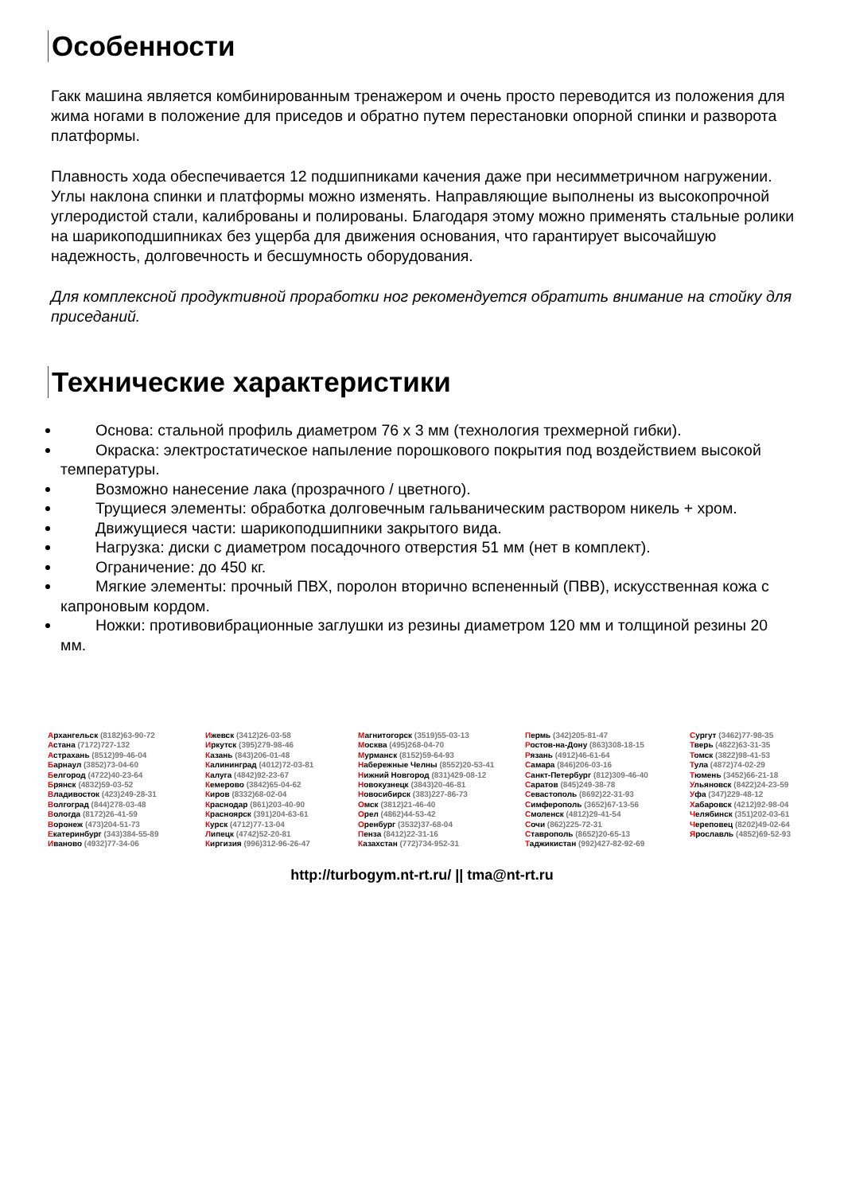Особенности
Гакк машина является комбинированным тренажером и очень просто переводится из положения для жима ногами в положение для приседов и обратно путем перестановки опорной спинки и разворота платформы.
Плавность хода обеспечивается 12 подшипниками качения даже при несимметричном нагружении. Углы наклона спинки и платформы можно изменять. Направляющие выполнены из высокопрочной углеродистой стали, калиброваны и полированы. Благодаря этому можно применять стальные ролики на шарикоподшипниках без ущерба для движения основания, что гарантирует высочайшую надежность, долговечность и бесшумность оборудования.
Для комплексной продуктивной проработки ног рекомендуется обратить внимание на стойку для приседаний.
Технические характеристики
Основа: стальной профиль диаметром 76 х 3 мм (технология трехмерной гибки).
Окраска: электростатическое напыление порошкового покрытия под воздействием высокой температуры.
Возможно нанесение лака (прозрачного / цветного).
Трущиеся элементы: обработка долговечным гальваническим раствором никель + хром.
Движущиеся части: шарикоподшипники закрытого вида.
Нагрузка: диски с диаметром посадочного отверстия 51 мм (нет в комплект).
Ограничение: до 450 кг.
Мягкие элементы: прочный ПВХ, поролон вторично вспененный (ПВВ), искусственная кожа с капроновым кордом.
Ножки: противовибрационные заглушки из резины диаметром 120 мм и толщиной резины 20 мм.
Архангельск (8182)63-90-72
Астана (7172)727-132
Астрахань (8512)99-46-04
Барнаул (3852)73-04-60
Белгород (4722)40-23-64
Брянск (4832)59-03-52
Владивосток (423)249-28-31
Волгоград (844)278-03-48
Вологда (8172)26-41-59
Воронеж (473)204-51-73
Екатеринбург (343)384-55-89
Иваново (4932)77-34-06
Ижевск (3412)26-03-58
Иркутск (395)279-98-46
Казань (843)206-01-48
Калининград (4012)72-03-81
Калуга (4842)92-23-67
Кемерово (3842)65-04-62
Киров (8332)68-02-04
Краснодар (861)203-40-90
Красноярск (391)204-63-61
Курск (4712)77-13-04
Липецк (4742)52-20-81
Киргизия (996)312-96-26-47
Магнитогорск (3519)55-03-13
Москва (495)268-04-70
Мурманск (8152)59-64-93
Набережные Челны (8552)20-53-41
Нижний Новгород (831)429-08-12
Новокузнецк (3843)20-46-81
Новосибирск (383)227-86-73
Омск (3812)21-46-40
Орел (4862)44-53-42
Оренбург (3532)37-68-04
Пенза (8412)22-31-16
Казахстан (772)734-952-31
Пермь (342)205-81-47
Ростов-на-Дону (863)308-18-15
Рязань (4912)46-61-64
Самара (846)206-03-16
Санкт-Петербург (812)309-46-40
Саратов (845)249-38-78
Севастополь (8692)22-31-93
Симферополь (3652)67-13-56
Смоленск (4812)29-41-54
Сочи (862)225-72-31
Ставрополь (8652)20-65-13
Таджикистан (992)427-82-92-69
Сургут (3462)77-98-35
Тверь (4822)63-31-35
Томск (3822)98-41-53
Тула (4872)74-02-29
Тюмень (3452)66-21-18
Ульяновск (8422)24-23-59
Уфа (347)229-48-12
Хабаровск (4212)92-98-04
Челябинск (351)202-03-61
Череповец (8202)49-02-64
Ярославль (4852)69-52-93
http://turbogym.nt-rt.ru/ || tma@nt-rt.ru